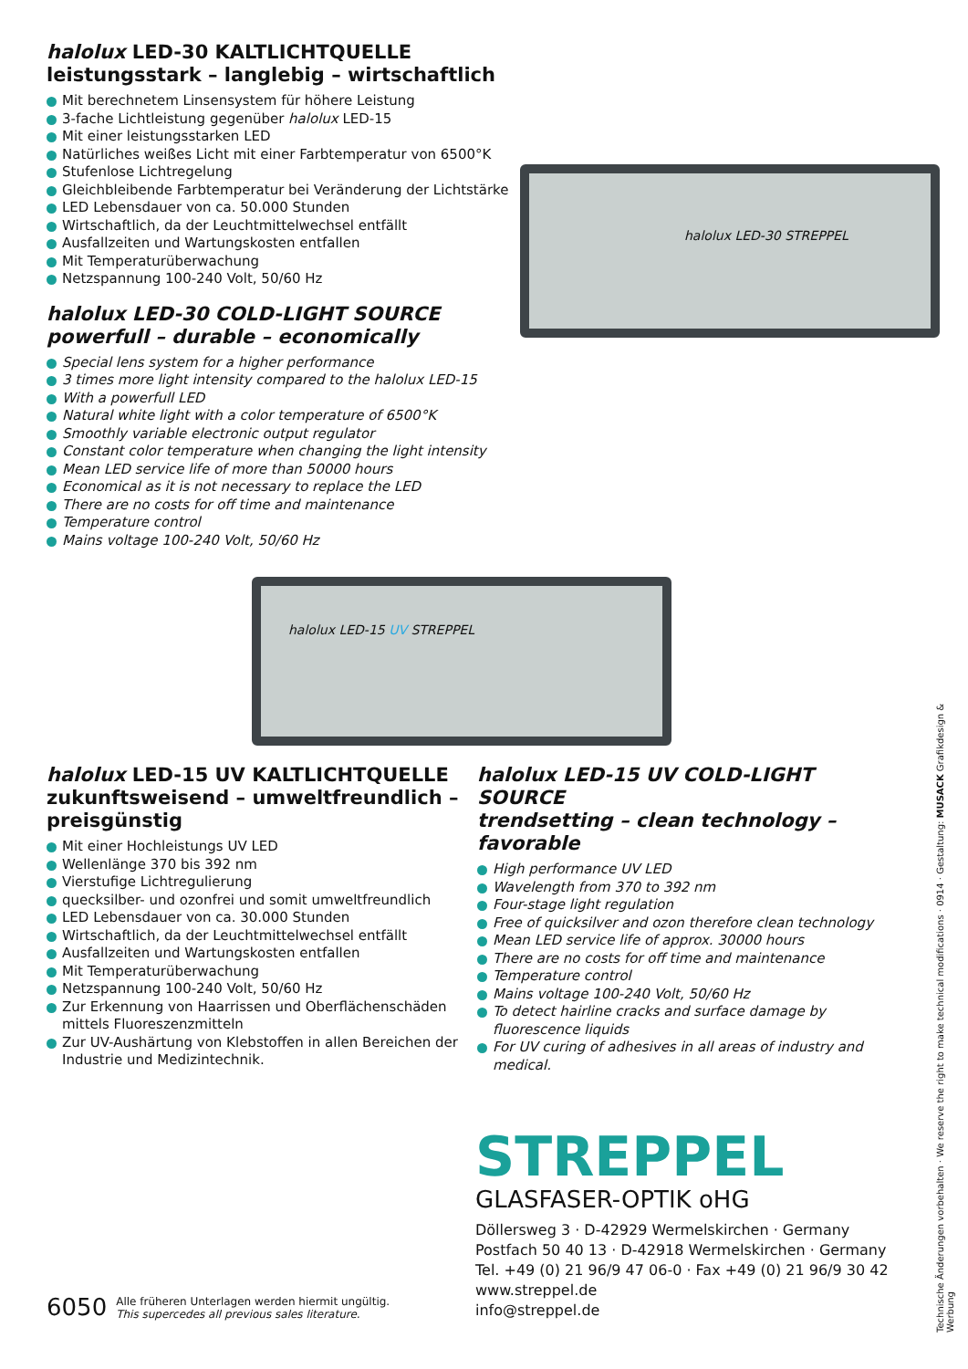halolux LED-30 KALTLICHTQUELLE
leistungsstark – langlebig – wirtschaftlich
Mit berechnetem Linsensystem für höhere Leistung
3-fache Lichtleistung gegenüber halolux LED-15
Mit einer leistungsstarken LED
Natürliches weißes Licht mit einer Farbtemperatur von 6500°K
Stufenlose Lichtregelung
Gleichbleibende Farbtemperatur bei Veränderung der Lichtstärke
LED Lebensdauer von ca. 50.000 Stunden
Wirtschaftlich, da der Leuchtmittelwechsel entfällt
Ausfallzeiten und Wartungskosten entfallen
Mit Temperaturüberwachung
Netzspannung 100-240 Volt, 50/60 Hz
halolux LED-30 STREPPEL
halolux LED-30 COLD-LIGHT SOURCE
powerfull – durable – economically
Special lens system for a higher performance
3 times more light intensity compared to the halolux LED-15
With a powerfull LED
Natural white light with a color temperature of 6500°K
Smoothly variable electronic output regulator
Constant color temperature when changing the light intensity
Mean LED service life of more than 50000 hours
Economical as it is not necessary to replace the LED
There are no costs for off time and maintenance
Temperature control
Mains voltage 100-240 Volt, 50/60 Hz
halolux LED-15 UV STREPPEL
halolux LED-15 UV KALTLICHTQUELLE
zukunftsweisend – umweltfreundlich – preisgünstig
Mit einer Hochleistungs UV LED
Wellenlänge 370 bis 392 nm
Vierstufige Lichtregulierung
quecksilber- und ozonfrei und somit umweltfreundlich
LED Lebensdauer von ca. 30.000 Stunden
Wirtschaftlich, da der Leuchtmittelwechsel entfällt
Ausfallzeiten und Wartungskosten entfallen
Mit Temperaturüberwachung
Netzspannung 100-240 Volt, 50/60 Hz
Zur Erkennung von Haarrissen und Oberflächenschäden mittels Fluoreszenzmitteln
Zur UV-Aushärtung von Klebstoffen in allen Bereichen der Industrie und Medizintechnik.
halolux LED-15 UV COLD-LIGHT SOURCE
trendsetting – clean technology – favorable
High performance UV LED
Wavelength from 370 to 392 nm
Four-stage light regulation
Free of quicksilver and ozon therefore clean technology
Mean LED service life of approx. 30000 hours
There are no costs for off time and maintenance
Temperature control
Mains voltage 100-240 Volt, 50/60 Hz
To detect hairline cracks and surface damage by fluorescence liquids
For UV curing of adhesives in all areas of industry and medical.
6050 Alle früheren Unterlagen werden hiermit ungültig.
This supercedes all previous sales literature.
STREPPEL
GLASFASER-OPTIK oHG
Döllersweg 3 · D-42929 Wermelskirchen · Germany
Postfach 50 40 13 · D-42918 Wermelskirchen · Germany
Tel. +49 (0) 21 96/9 47 06-0 · Fax +49 (0) 21 96/9 30 42
www.streppel.de
info@streppel.de
Technische Änderungen vorbehalten · We reserve the right to make technical modifications · 0914 · Gestaltung: MUSACK Grafikdesign & Werbung